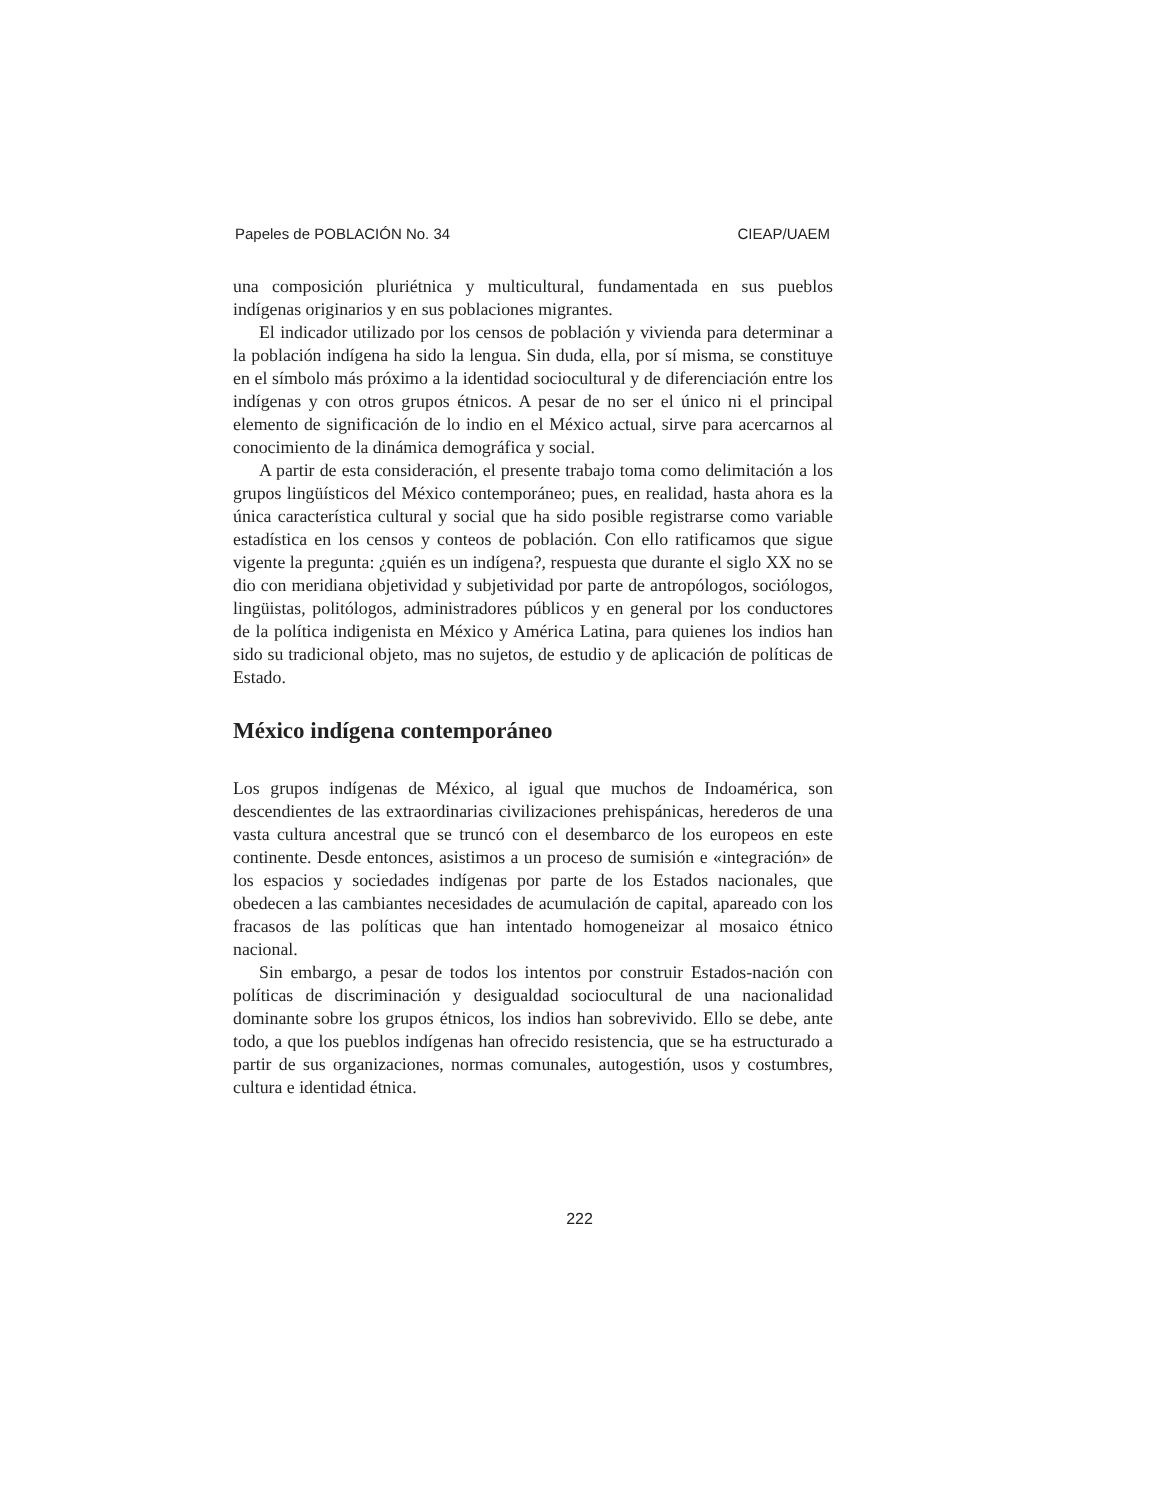Papeles de POBLACIÓN No. 34 CIEAP/UAEM
una composición pluriétnica y multicultural, fundamentada en sus pueblos indígenas originarios y en sus poblaciones migrantes.
El indicador utilizado por los censos de población y vivienda para determinar a la población indígena ha sido la lengua. Sin duda, ella, por sí misma, se constituye en el símbolo más próximo a la identidad sociocultural y de diferenciación entre los indígenas y con otros grupos étnicos. A pesar de no ser el único ni el principal elemento de significación de lo indio en el México actual, sirve para acercarnos al conocimiento de la dinámica demográfica y social.
A partir de esta consideración, el presente trabajo toma como delimitación a los grupos lingüísticos del México contemporáneo; pues, en realidad, hasta ahora es la única característica cultural y social que ha sido posible registrarse como variable estadística en los censos y conteos de población. Con ello ratificamos que sigue vigente la pregunta: ¿quién es un indígena?, respuesta que durante el siglo XX no se dio con meridiana objetividad y subjetividad por parte de antropólogos, sociólogos, lingüistas, politólogos, administradores públicos y en general por los conductores de la política indigenista en México y América Latina, para quienes los indios han sido su tradicional objeto, mas no sujetos, de estudio y de aplicación de políticas de Estado.
México indígena contemporáneo
Los grupos indígenas de México, al igual que muchos de Indoamérica, son descendientes de las extraordinarias civilizaciones prehispánicas, herederos de una vasta cultura ancestral que se truncó con el desembarco de los europeos en este continente. Desde entonces, asistimos a un proceso de sumisión e «integración» de los espacios y sociedades indígenas por parte de los Estados nacionales, que obedecen a las cambiantes necesidades de acumulación de capital, apareado con los fracasos de las políticas que han intentado homogeneizar al mosaico étnico nacional.
Sin embargo, a pesar de todos los intentos por construir Estados-nación con políticas de discriminación y desigualdad sociocultural de una nacionalidad dominante sobre los grupos étnicos, los indios han sobrevivido. Ello se debe, ante todo, a que los pueblos indígenas han ofrecido resistencia, que se ha estructurado a partir de sus organizaciones, normas comunales, autogestión, usos y costumbres, cultura e identidad étnica.
222